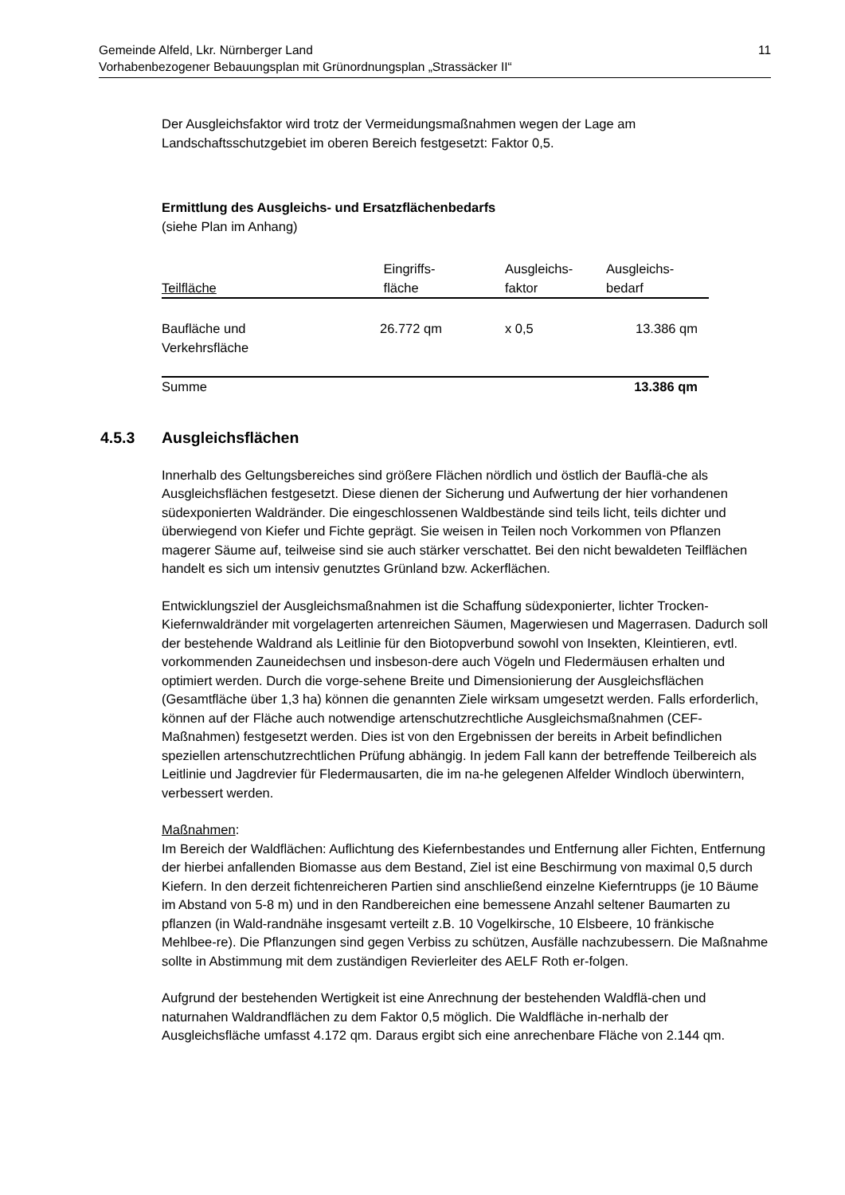Gemeinde Alfeld, Lkr. Nürnberger Land
Vorhabenbezogener Bebauungsplan mit Grünordnungsplan „Strassäcker II“
11
Der Ausgleichsfaktor wird trotz der Vermeidungsmaßnahmen wegen der Lage am Landschaftsschutzgebiet im oberen Bereich festgesetzt: Faktor 0,5.
Ermittlung des Ausgleichs- und Ersatzflächenbedarfs
(siehe Plan im Anhang)
| Teilfläche | Eingriffs- fläche | Ausgleichs- faktor | Ausgleichs- bedarf |
| Baufläche und Verkehrsfläche | 26.772 qm | x 0,5 | 13.386 qm |
| Summe | | | 13.386 qm |
4.5.3 Ausgleichsflächen
Innerhalb des Geltungsbereiches sind größere Flächen nördlich und östlich der Bauflä-che als Ausgleichsflächen festgesetzt. Diese dienen der Sicherung und Aufwertung der hier vorhandenen südexponierten Waldränder. Die eingeschlossenen Waldbestände sind teils licht, teils dichter und überwiegend von Kiefer und Fichte geprägt. Sie weisen in Teilen noch Vorkommen von Pflanzen magerer Säume auf, teilweise sind sie auch stärker verschattet. Bei den nicht bewaldeten Teilflächen handelt es sich um intensiv genutztes Grünland bzw. Ackerflächen.
Entwicklungsziel der Ausgleichsmaßnahmen ist die Schaffung südexponierter, lichter Trocken-Kiefernwaldränder mit vorgelagerten artenreichen Säumen, Magerwiesen und Magerrasen. Dadurch soll der bestehende Waldrand als Leitlinie für den Biotopverbund sowohl von Insekten, Kleintieren, evtl. vorkommenden Zauneidechsen und insbeson-dere auch Vögeln und Fledermäusen erhalten und optimiert werden. Durch die vorge-sehene Breite und Dimensionierung der Ausgleichsflächen (Gesamtfläche über 1,3 ha) können die genannten Ziele wirksam umgesetzt werden. Falls erforderlich, können auf der Fläche auch notwendige artenschutzrechtliche Ausgleichsmaßnahmen (CEF-Maßnahmen) festgesetzt werden. Dies ist von den Ergebnissen der bereits in Arbeit befindlichen speziellen artenschutzrechtlichen Prüfung abhängig. In jedem Fall kann der betreffende Teilbereich als Leitlinie und Jagdrevier für Fledermausarten, die im na-he gelegenen Alfelder Windloch überwintern, verbessert werden.
Maßnahmen:
Im Bereich der Waldflächen: Auflichtung des Kiefernbestandes und Entfernung aller Fichten, Entfernung der hierbei anfallenden Biomasse aus dem Bestand, Ziel ist eine Beschirmung von maximal 0,5 durch Kiefern. In den derzeit fichtenreicheren Partien sind anschließend einzelne Kieferntrupps (je 10 Bäume im Abstand von 5-8 m) und in den Randbereichen eine bemessene Anzahl seltener Baumarten zu pflanzen (in Wald-randnähe insgesamt verteilt z.B. 10 Vogelkirsche, 10 Elsbeere, 10 fränkische Mehlbee-re). Die Pflanzungen sind gegen Verbiss zu schützen, Ausfälle nachzubessern. Die Maßnahme sollte in Abstimmung mit dem zuständigen Revierleiter des AELF Roth er-folgen.
Aufgrund der bestehenden Wertigkeit ist eine Anrechnung der bestehenden Waldflä-chen und naturnahen Waldrandflächen zu dem Faktor 0,5 möglich. Die Waldfläche in-nerhalb der Ausgleichsfläche umfasst 4.172 qm. Daraus ergibt sich eine anrechenbare Fläche von 2.144 qm.